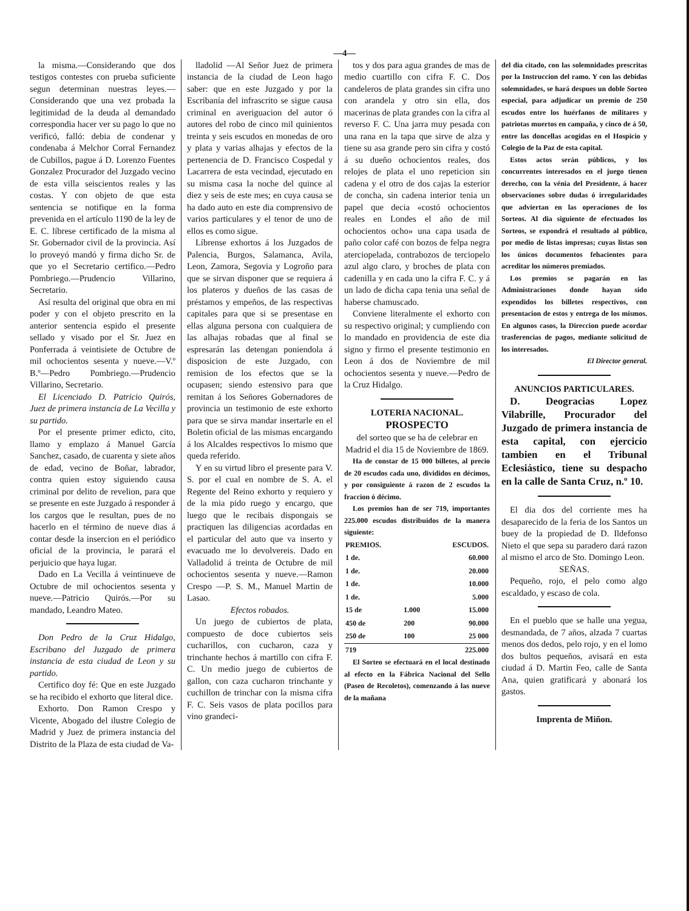—4—
la misma.—Considerando que dos testigos contestes con prueba suficiente segun determinan nuestras leyes.—Considerando que una vez probada la legitimidad de la deuda al demandado correspondia hacer ver su pago lo que no verificó, falló: debia de condenar y condenaba á Melchor Corral Fernandez de Cubillos, pague á D. Lorenzo Fuentes Gonzalez Procurador del Juzgado vecino de esta villa seiscientos reales y las costas. Y con objeto de que esta sentencia se notifique en la forma prevenida en el artículo 1190 de la ley de E. C. líbrese certificado de la misma al Sr. Gobernador civil de la provincia. Así lo proveyó mandó y firma dicho Sr. de que yo el Secretario certifico.—Pedro Pombriego.—Prudencio Villarino, Secretario.
Así resulta del original que obra en mi poder y con el objeto prescrito en la anterior sentencia espido el presente sellado y visado por el Sr. Juez en Ponferrada á veintisiete de Octubre de mil ochocientos sesenta y nueve.—V.º B.º—Pedro Pombriego.—Prudencio Villarino, Secretario.
El Licenciado D. Patricio Quirós, Juez de primera instancia de La Vecilla y su partido.
Por el presente primer edicto, cito, llamo y emplazo á Manuel García Sanchez, casado, de cuarenta y siete años de edad, vecino de Boñar, labrador, contra quien estoy siguiendo causa criminal por delito de revelion, para que se presente en este Juzgado á responder á los cargos que le resultan, pues de no hacerlo en el término de nueve dias á contar desde la insercion en el periódico oficial de la provincia, le parará el perjuicio que haya lugar.
Dado en La Vecilla á veintinueve de Octubre de mil ochocientos sesenta y nueve.—Patricio Quirós.—Por su mandado, Leandro Mateo.
Don Pedro de la Cruz Hidalgo, Escribano del Juzgado de primera instancia de esta ciudad de Leon y su partido.
Certifico doy fé: Que en este Juzgado se ha recibido el exhorto que literal dice.
Exhorto. Don Ramon Crespo y Vicente, Abogado del ilustre Colegio de Madrid y Juez de primera instancia del Distrito de la Plaza de esta ciudad de Va-
lladolid —Al Señor Juez de primera instancia de la ciudad de Leon hago saber: que en este Juzgado y por la Escribanía del infrascrito se sigue causa criminal en averiguacion del autor ó autores del robo de cinco mil quinientos treinta y seis escudos en monedas de oro y plata y varias alhajas y efectos de la pertenencia de D. Francisco Cospedal y Lacarrera de esta vecindad, ejecutado en su misma casa la noche del quince al diez y seis de este mes; en cuya causa se ha dado auto en este dia comprensivo de varios particulares y el tenor de uno de ellos es como sigue.
Líbrense exhortos á los Juzgados de Palencia, Burgos, Salamanca, Avila, Leon, Zamora, Segovia y Logroño para que se sirvan disponer que se requiera á los plateros y dueños de las casas de préstamos y empeños, de las respectivas capitales para que si se presentase en ellas alguna persona con cualquiera de las alhajas robadas que al final se espresarán las detengan poniendola á disposicion de este Juzgado, con remision de los efectos que se la ocupasen; siendo estensivo para que remitan á los Señores Gobernadores de provincia un testimonio de este exhorto para que se sirva mandar insertarle en el Boletin oficial de las mismas encargando á los Alcaldes respectivos lo mismo que queda referido.
Y en su virtud libro el presente para V. S. por el cual en nombre de S. A. el Regente del Reino exhorto y requiero y de la mia pido ruego y encargo, que luego que le recibais dispongais se practiquen las diligencias acordadas en el particular del auto que va inserto y evacuado me lo devolvereis. Dado en Valladolid á treinta de Octubre de mil ochocientos sesenta y nueve.—Ramon Crespo —P. S. M., Manuel Martin de Lasao.
Efectos robados.
Un juego de cubiertos de plata, compuesto de doce cubiertos seis cucharillos, con cucharon, caza y trinchante hechos á martillo con cifra F. C. Un medio juego de cubiertos de gallon, con caza cucharon trinchante y cuchillon de trinchar con la misma cifra F. C. Seis vasos de plata pocillos para vino grandeci-
tos y dos para agua grandes de mas de medio cuartillo con cifra F. C. Dos candeleros de plata grandes sin cifra uno con arandela y otro sin ella, dos macerinas de plata grandes con la cifra al reverso F. C. Una jarra muy pesada con una rana en la tapa que sirve de alza y tiene su asa grande pero sin cifra y costó á su dueño ochocientos reales, dos relojes de plata el uno repeticion sin cadena y el otro de dos cajas la esterior de concha, sin cadena interior tenia un papel que decia «costó ochocientos reales en Londes el año de mil ochocientos ocho» una capa usada de paño color café con bozos de felpa negra aterciopelada, contrabozos de terciopelo azul algo claro, y broches de plata con cadenilla y en cada uno la cifra F. C. y á un lado de dicha capa tenia una señal de haberse chamuscado.
Conviene literalmente el exhorto con su respectivo original; y cumpliendo con lo mandado en providencia de este dia signo y firmo el presente testimonio en Leon á dos de Noviembre de mil ochocientos sesenta y nueve.—Pedro de la Cruz Hidalgo.
LOTERIA NACIONAL.
PROSPECTO
del sorteo que se ha de celebrar en Madrid el dia 15 de Noviembre de 1869.
Ha de constar de 15 000 billetes, al precio de 20 escudos cada uno, divididos en décimos, y por consiguiente á razon de 2 escudos la fraccion ó décimo.
Los premios han de ser 719, importantes 225.000 escudos distribuidos de la manera siguiente:
| PREMIOS. | | ESCUDOS. |
| --- | --- | --- |
| 1 de. | | 60.000 |
| 1 de. | | 20.000 |
| 1 de. | | 10.000 |
| 1 de. | | 5.000 |
| 15 de | 1.000 | 15.000 |
| 450 de | 200 | 90.000 |
| 250 de | 100 | 25 000 |
| 719 | | 225.000 |
El Sorteo se efectuará en el local destinado al efecto en la Fábrica Nacional del Sello (Paseo de Recoletos), comenzando á las nueve de la mañana
del dia citado, con las solemnidades prescritas por la Instruccion del ramo. Y con las debidas solemnidades, se hará despues un doble Sorteo especial, para adjudicar un premio de 250 escudos entre los huérfanos de militares y patriotas muertos en campaña, y cinco de á 50, entre las doncellas acogidas en el Hospicio y Colegio de la Paz de esta capital.
Estos actos serán públicos, y los concurrentes interesados en el juego tienen derecho, con la vénia del Presidente, á hacer observaciones sobre dudas ó irregularidades que adviertan en las operaciones de los Sorteos. Al dia siguiente de efectuados los Sorteos, se expondrá el resultado al público, por medio de listas impresas; cuyas listas son los únicos documentos fehacientes para acreditar los números premiados.
Los premios se pagarán en las Administraciones donde hayan sido expendidos los billetes respectivos, con presentacion de estos y entrega de los mismos. En algunos casos, la Direccion puede acordar trasferencias de pagos, mediante solicitud de los interesados.
El Director general.
ANUNCIOS PARTICULARES.
D. Deogracias Lopez Vilabrille, Procurador del Juzgado de primera instancia de esta capital, con ejercicio tambien en el Tribunal Eclesiástico, tiene su despacho en la calle de Santa Cruz, n.º 10.
El dia dos del corriente mes ha desaparecido de la feria de los Santos un buey de la propiedad de D. Ildefonso Nieto el que sepa su paradero dará razon al mismo el arco de Sto. Domingo Leon.
SEÑAS.
Pequeño, rojo, el pelo como algo escaldado, y escaso de cola.
En el pueblo que se halle una yegua, desmandada, de 7 años, alzada 7 cuartas menos dos dedos, pelo rojo, y en el lomo dos bultos pequeños, avisará en esta ciudad á D. Martin Feo, calle de Santa Ana, quien gratificará y abonará los gastos.
Imprenta de Miñon.